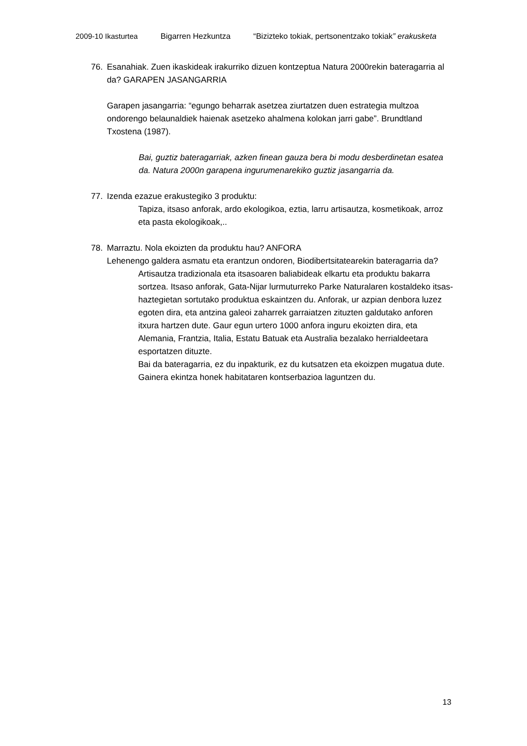2009-10 Ikasturtea Bigarren Hezkuntza “Bizizteko tokiak, pertsonentzako tokiak” erakusketa
76. Esanahiak. Zuen ikaskideak irakurriko dizuen kontzeptua Natura 2000rekin bateragarria al da? GARAPEN JASANGARRIA
Garapen jasangarria: “egungo beharrak asetzea ziurtatzen duen estrategia multzoa ondorengo belaunaldiek haienak asetzeko ahalmena kolokan jarri gabe”. Brundtland Txostena (1987).
Bai, guztiz bateragarriak, azken finean gauza bera bi modu desberdinetan esatea da. Natura 2000n garapena ingurumenarekiko guztiz jasangarria da.
77. Izenda ezazue erakustegiko 3 produktu:
Tapiza, itsaso anforak, ardo ekologikoa, eztia, larru artisautza, kosmetikoak, arroz eta pasta ekologikoak,..
78. Marraztu. Nola ekoizten da produktu hau? ANFORA
Lehenengo galdera asmatu eta erantzun ondoren, Biodibertsitatearekin bateragarria da?
Artisautza tradizionala eta itsasoaren baliabideak elkartu eta produktu bakarra sortzea. Itsaso anforak, Gata-Nijar lurmuturreko Parke Naturalaren kostaldeko itsas-haztegietan sortutako produktua eskaintzen du. Anforak, ur azpian denbora luzez egoten dira, eta antzina galeoi zaharrek garraiatzen zituzten galdutako anforen itxura hartzen dute. Gaur egun urtero 1000 anfora inguru ekoizten dira, eta Alemania, Frantzia, Italia, Estatu Batuak eta Australia bezalako herrialdeetara esportatzen dituzte.
Bai da bateragarria, ez du inpakturik, ez du kutsatzen eta ekoizpen mugatua dute. Gainera ekintza honek habitataren kontserbazioa laguntzen du.
13